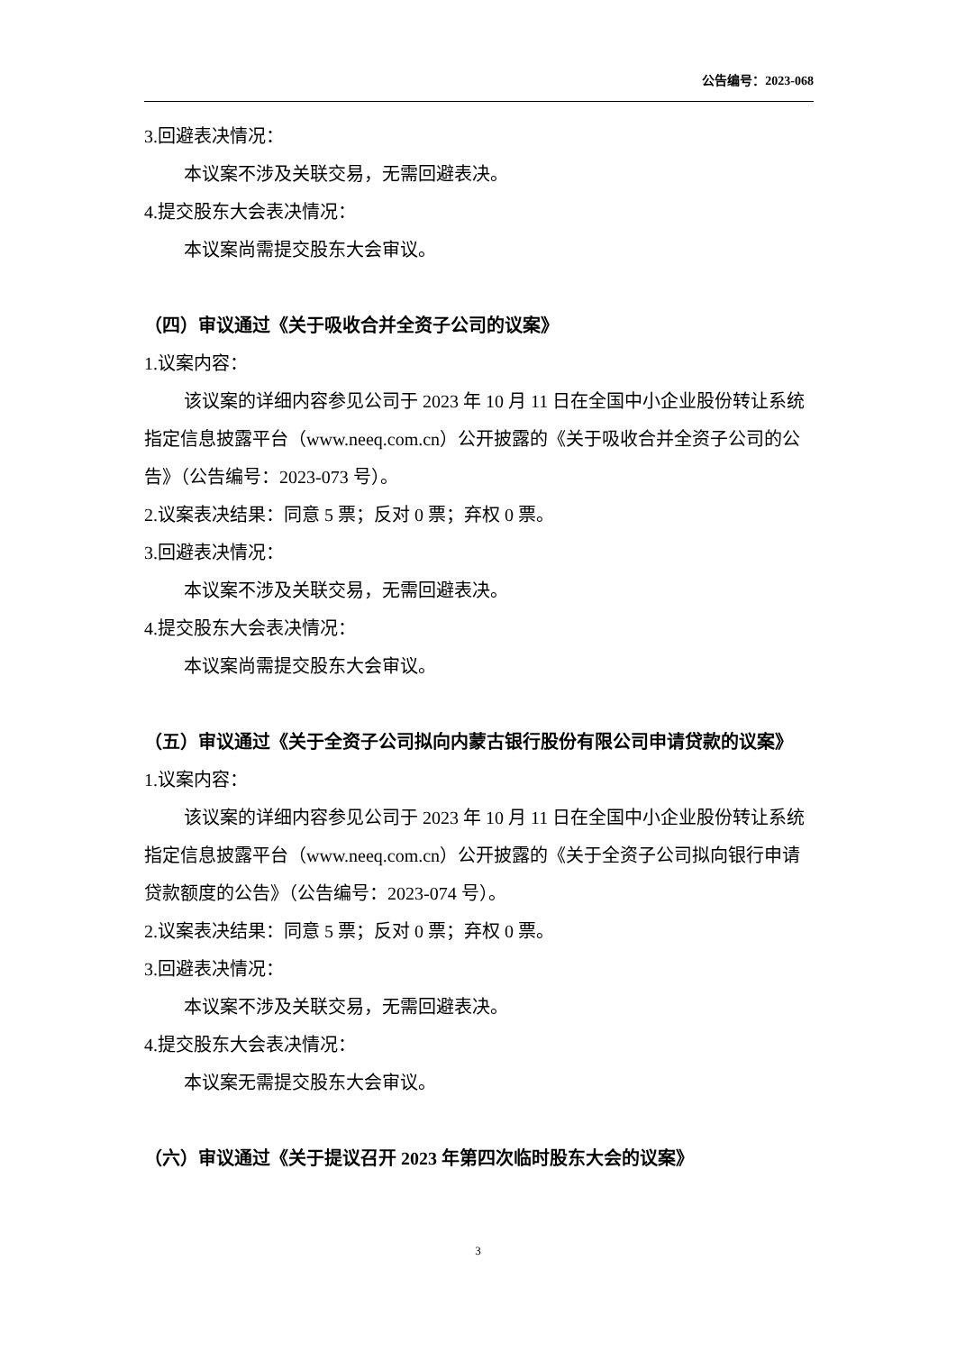公告编号：2023-068
3.回避表决情况：
本议案不涉及关联交易，无需回避表决。
4.提交股东大会表决情况：
本议案尚需提交股东大会审议。
（四）审议通过《关于吸收合并全资子公司的议案》
1.议案内容：
该议案的详细内容参见公司于 2023 年 10 月 11 日在全国中小企业股份转让系统指定信息披露平台（www.neeq.com.cn）公开披露的《关于吸收合并全资子公司的公告》（公告编号：2023-073 号）。
2.议案表决结果：同意 5 票；反对 0 票；弃权 0 票。
3.回避表决情况：
本议案不涉及关联交易，无需回避表决。
4.提交股东大会表决情况：
本议案尚需提交股东大会审议。
（五）审议通过《关于全资子公司拟向内蒙古银行股份有限公司申请贷款的议案》
1.议案内容：
该议案的详细内容参见公司于 2023 年 10 月 11 日在全国中小企业股份转让系统指定信息披露平台（www.neeq.com.cn）公开披露的《关于全资子公司拟向银行申请贷款额度的公告》（公告编号：2023-074 号）。
2.议案表决结果：同意 5 票；反对 0 票；弃权 0 票。
3.回避表决情况：
本议案不涉及关联交易，无需回避表决。
4.提交股东大会表决情况：
本议案无需提交股东大会审议。
（六）审议通过《关于提议召开 2023 年第四次临时股东大会的议案》
3